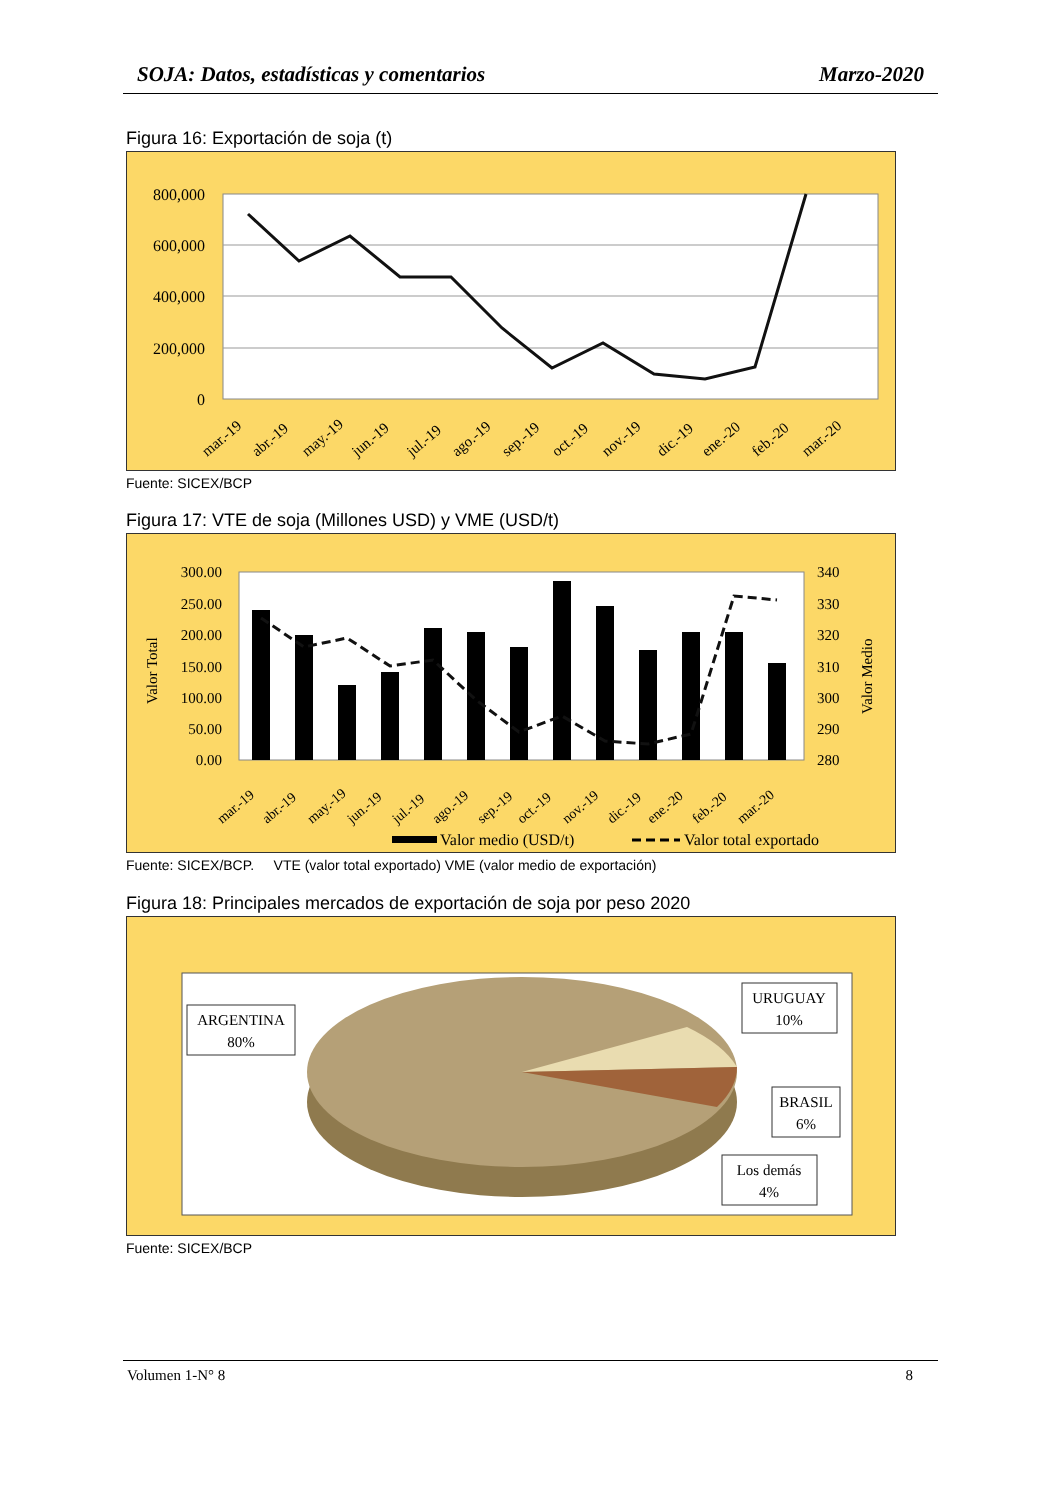SOJA: Datos, estadísticas y comentarios Marzo-2020
Figura 16: Exportación de soja (t)
800,000
600,000
400,000
200,000
0
mar.-19
abr.-19
may.-19
jun.-19
jul.-19
ago.-19
sep.-19
oct.-19
nov.-19
dic.-19
ene.-20
feb.-20
mar.-20
Fuente: SICEX/BCP
Figura 17: VTE de soja (Millones USD) y VME (USD/t)
300.00
250.00
200.00
150.00
100.00
50.00
0.00
340
330
320
310
300
290
280
Valor Total
Valor Medio
mar.-19
abr.-19
may.-19
jun.-19
jul.-19
ago.-19
sep.-19
oct.-19
nov.-19
dic.-19
ene.-20
feb.-20
mar.-20
Valor medio (USD/t)
Valor total exportado
Fuente: SICEX/BCP. VTE (valor total exportado) VME (valor medio de exportación)
Figura 18: Principales mercados de exportación de soja por peso 2020
ARGENTINA
80%
URUGUAY
10%
BRASIL
6%
Los demás
4%
Fuente: SICEX/BCP
Volumen 1-N° 8 8